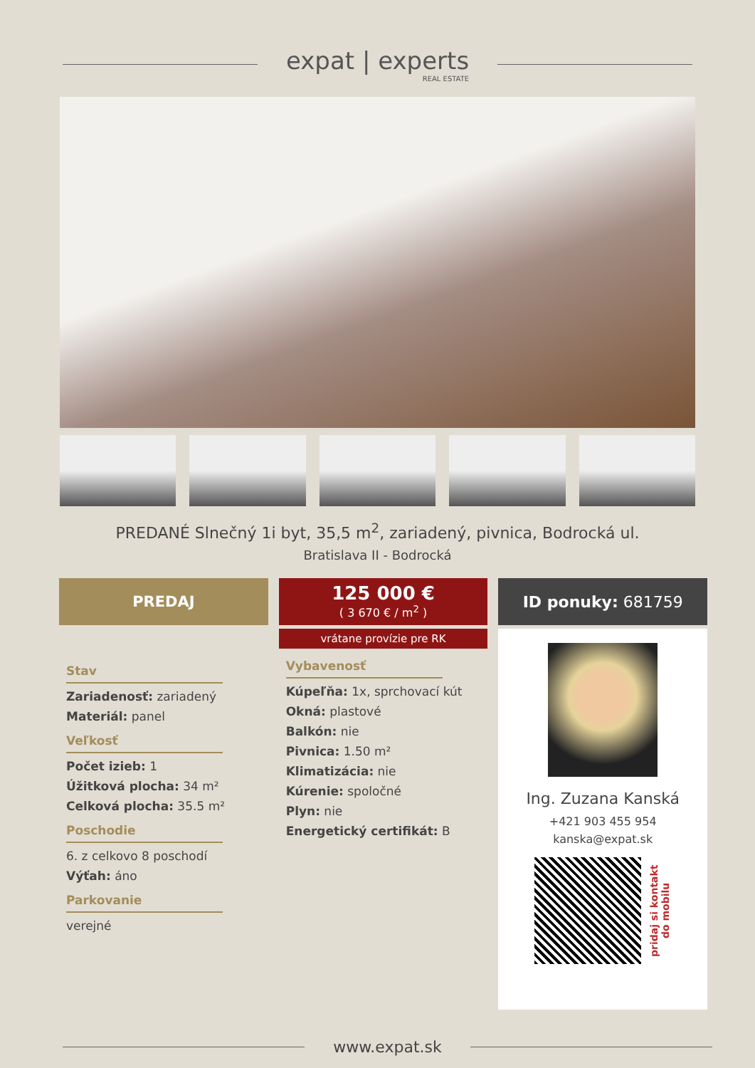expat | experts
REAL ESTATE
PREDANÉ Slnečný 1i byt, 35,5 m<sup>2</sup>, zariadený, pivnica, Bodrocká ul.
Bratislava II - Bodrocká
PREDAJ
Stav
Zariadenosť: zariadený
Materiál: panel
Veľkosť
Počet izieb: 1
Úžitková plocha: 34 m²
Celková plocha: 35.5 m²
Poschodie
6. z celkovo 8 poschodí
Výťah: áno
Parkovanie
verejné
125 000 €
( 3 670 € / m<sup>2</sup> )
vrátane provízie pre RK
Vybavenosť
Kúpeľňa: 1x, sprchovací kút
Okná: plastové
Balkón: nie
Pivnica: 1.50 m²
Klimatizácia: nie
Kúrenie: spoločné
Plyn: nie
Energetický certifikát: B
ID ponuky: 681759
Ing. Zuzana Kanská
+421 903 455 954
kanska@expat.sk
pridaj si kontakt
do mobilu
www.expat.sk